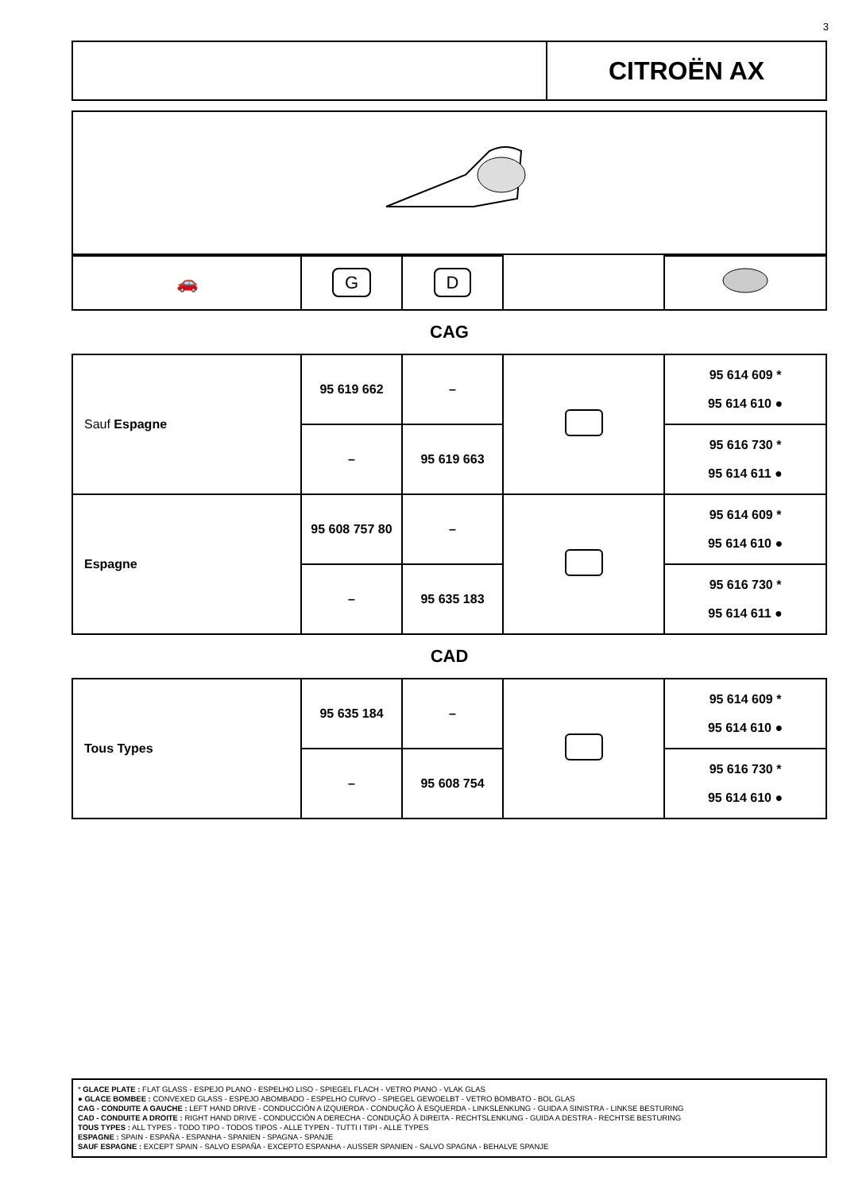3
CITROËN AX
| 🚗 | G | D | | |
CAG
| Sauf Espagne | 95 619 662 | – | | 95 614 609 * 95 614 610 ● |
| | – | 95 619 663 | | 95 616 730 * 95 614 611 ● |
| Espagne | 95 608 757 80 | – | | 95 614 609 * 95 614 610 ● |
| | – | 95 635 183 | | 95 616 730 * 95 614 611 ● |
CAD
| Tous Types | 95 635 184 | – | | 95 614 609 * 95 614 610 ● |
| | – | 95 608 754 | | 95 616 730 * 95 614 610 ● |
* GLACE PLATE : FLAT GLASS - ESPEJO PLANO - ESPELHO LISO - SPIEGEL FLACH - VETRO PIANO - VLAK GLAS
● GLACE BOMBEE : CONVEXED GLASS - ESPEJO ABOMBADO - ESPELHO CURVO - SPIEGEL GEWOELBT - VETRO BOMBATO - BOL GLAS
CAG - CONDUITE A GAUCHE : LEFT HAND DRIVE - CONDUCCIÓN A IZQUIERDA - CONDUÇÃO À ESQUERDA - LINKSLENKUNG - GUIDA A SINISTRA - LINKSE BESTURING
CAD - CONDUITE A DROITE : RIGHT HAND DRIVE - CONDUCCIÓN A DERECHA - CONDUÇÃO À DIREITA - RECHTSLENKUNG - GUIDA A DESTRA - RECHTSE BESTURING
TOUS TYPES : ALL TYPES - TODO TIPO - TODOS TIPOS - ALLE TYPEN - TUTTI I TIPI - ALLE TYPES
ESPAGNE : SPAIN - ESPAÑA - ESPANHA - SPANIEN - SPAGNA - SPANJE
SAUF ESPAGNE : EXCEPT SPAIN - SALVO ESPAÑA - EXCEPTO ESPANHA - AUSSER SPANIEN - SALVO SPAGNA - BEHALVE SPANJE